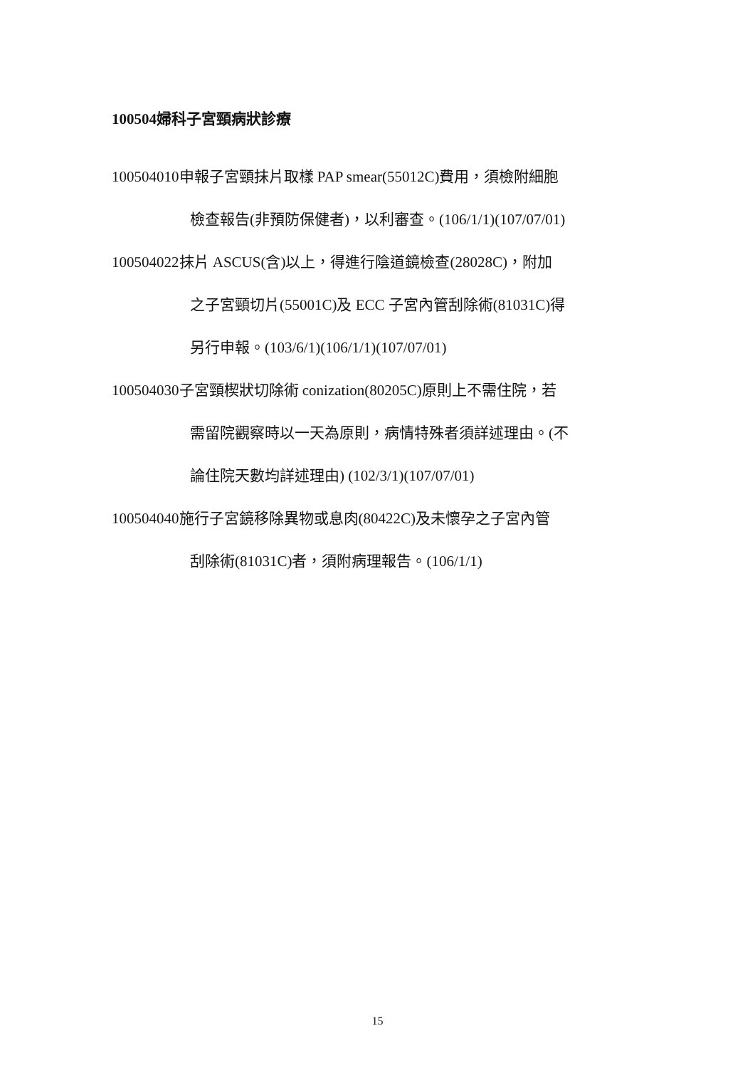100504婦科子宮頸病狀診療
100504010申報子宮頸抹片取樣 PAP smear(55012C)費用，須檢附細胞
檢查報告(非預防保健者)，以利審查。(106/1/1)(107/07/01)
100504022抹片 ASCUS(含)以上，得進行陰道鏡檢查(28028C)，附加
之子宮頸切片(55001C)及 ECC 子宮內管刮除術(81031C)得
另行申報。(103/6/1)(106/1/1)(107/07/01)
100504030子宮頸楔狀切除術 conization(80205C)原則上不需住院，若
需留院觀察時以一天為原則，病情特殊者須詳述理由。(不
論住院天數均詳述理由) (102/3/1)(107/07/01)
100504040施行子宮鏡移除異物或息肉(80422C)及未懷孕之子宮內管
刮除術(81031C)者，須附病理報告。(106/1/1)
15